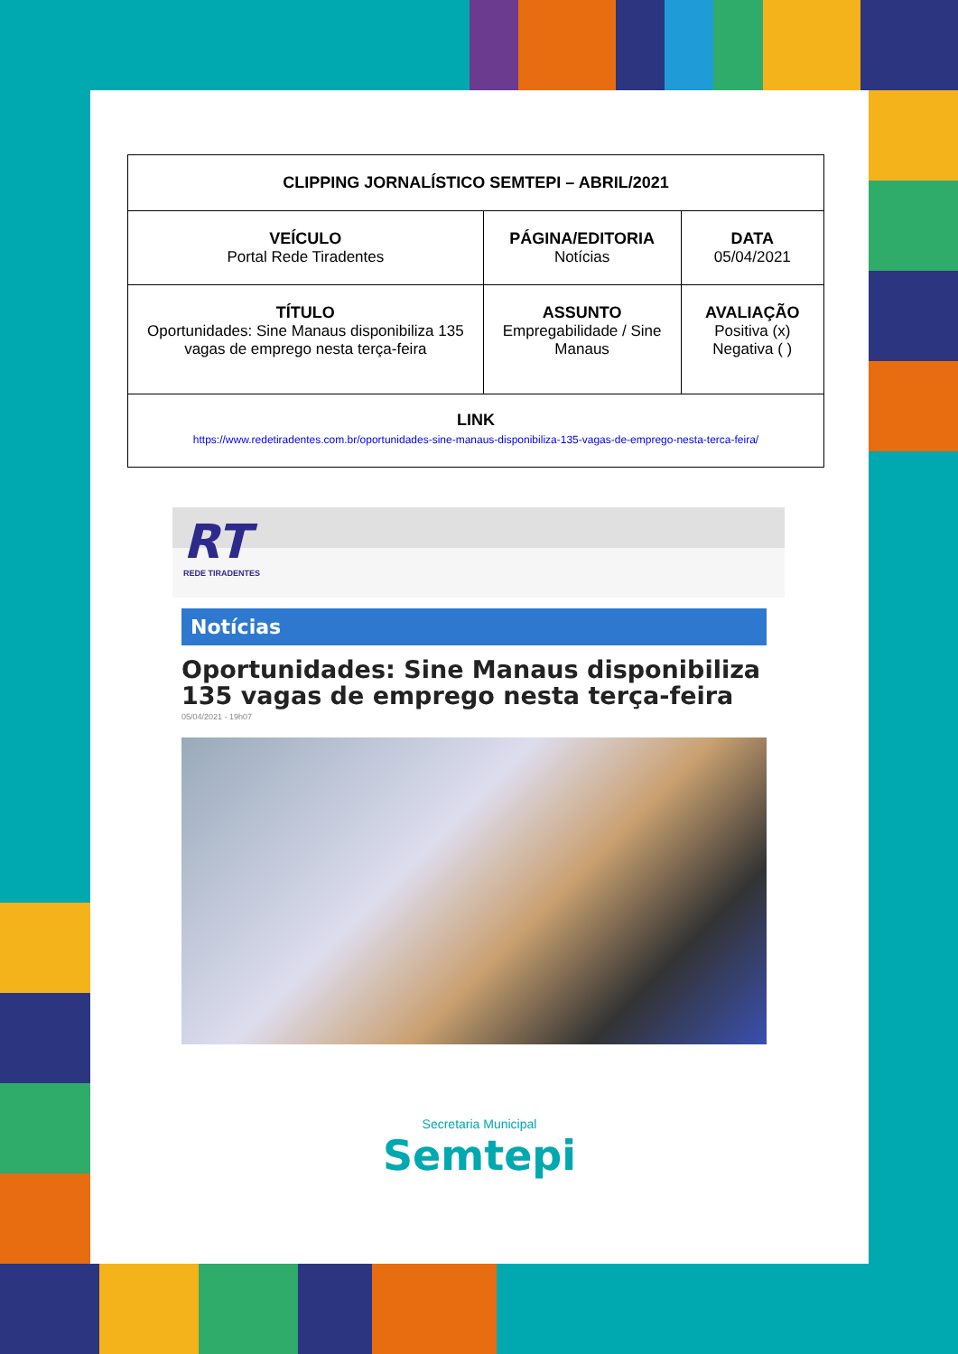| CLIPPING JORNALÍSTICO SEMTEPI – ABRIL/2021 | | |
| VEÍCULO Portal Rede Tiradentes | PÁGINA/EDITORIA Notícias | DATA 05/04/2021 |
| TÍTULO Oportunidades: Sine Manaus disponibiliza 135 vagas de emprego nesta terça-feira | ASSUNTO Empregabilidade / Sine Manaus | AVALIAÇÃO Positiva (x) Negativa ( ) |
| LINK https://www.redetiradentes.com.br/oportunidades-sine-manaus-disponibiliza-135-vagas-de-emprego-nesta-terca-feira/ | | |
RT
REDE TIRADENTES
Notícias
Oportunidades: Sine Manaus disponibiliza 135 vagas de emprego nesta terça-feira
05/04/2021 - 19h07
Secretaria Municipal
Semtepi